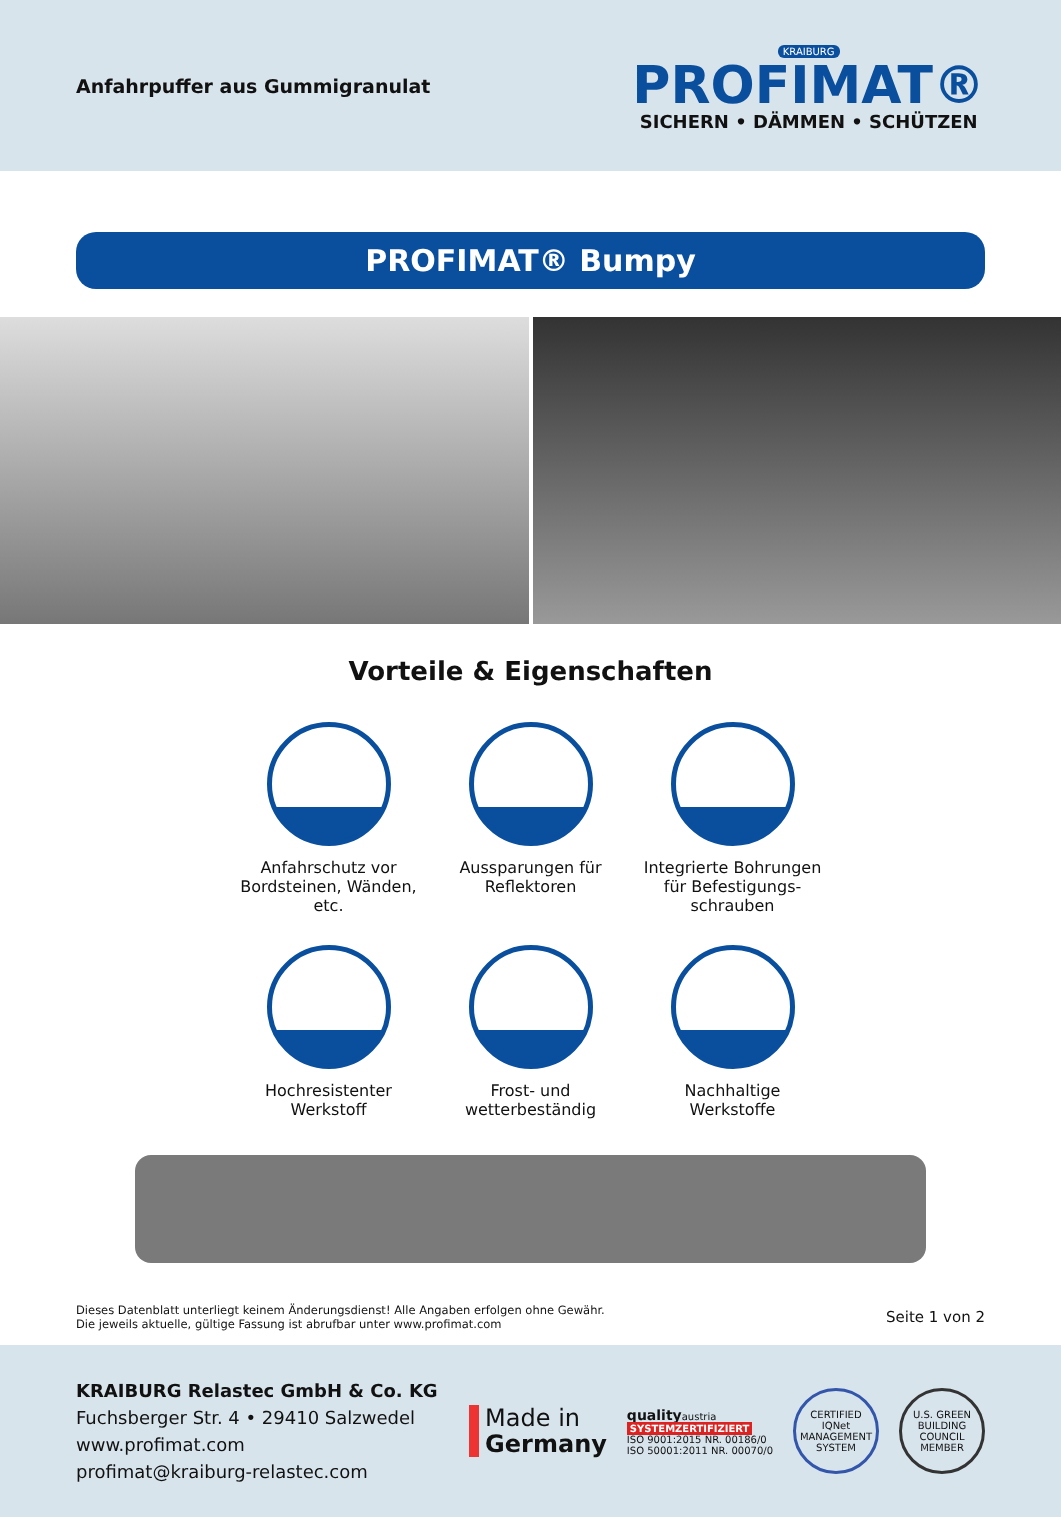Anfahrpuffer aus Gummigranulat
KRAIBURG
PROFIMAT®
SICHERN • DÄMMEN • SCHÜTZEN
PROFIMAT® Bumpy
Vorteile & Eigenschaften
Anfahrschutz vor
Bordsteinen, Wänden, etc.
Aussparungen für
Reflektoren
Integrierte Bohrungen
für Befestigungs-
schrauben
Hochresistenter
Werkstoff
Frost- und
wetterbeständig
Nachhaltige
Werkstoffe
Dieses Datenblatt unterliegt keinem Änderungsdienst! Alle Angaben erfolgen ohne Gewähr.
Die jeweils aktuelle, gültige Fassung ist abrufbar unter www.profimat.com
Seite 1 von 2
KRAIBURG Relastec GmbH & Co. KG
Fuchsberger Str. 4 • 29410 Salzwedel
www.profimat.com
profimat@kraiburg-relastec.com
Made in
Germany
qualityaustria
SYSTEMZERTIFIZIERT
ISO 9001:2015 NR. 00186/0
ISO 50001:2011 NR. 00070/0
CERTIFIED IQNet MANAGEMENT SYSTEM
U.S. GREEN BUILDING COUNCIL MEMBER